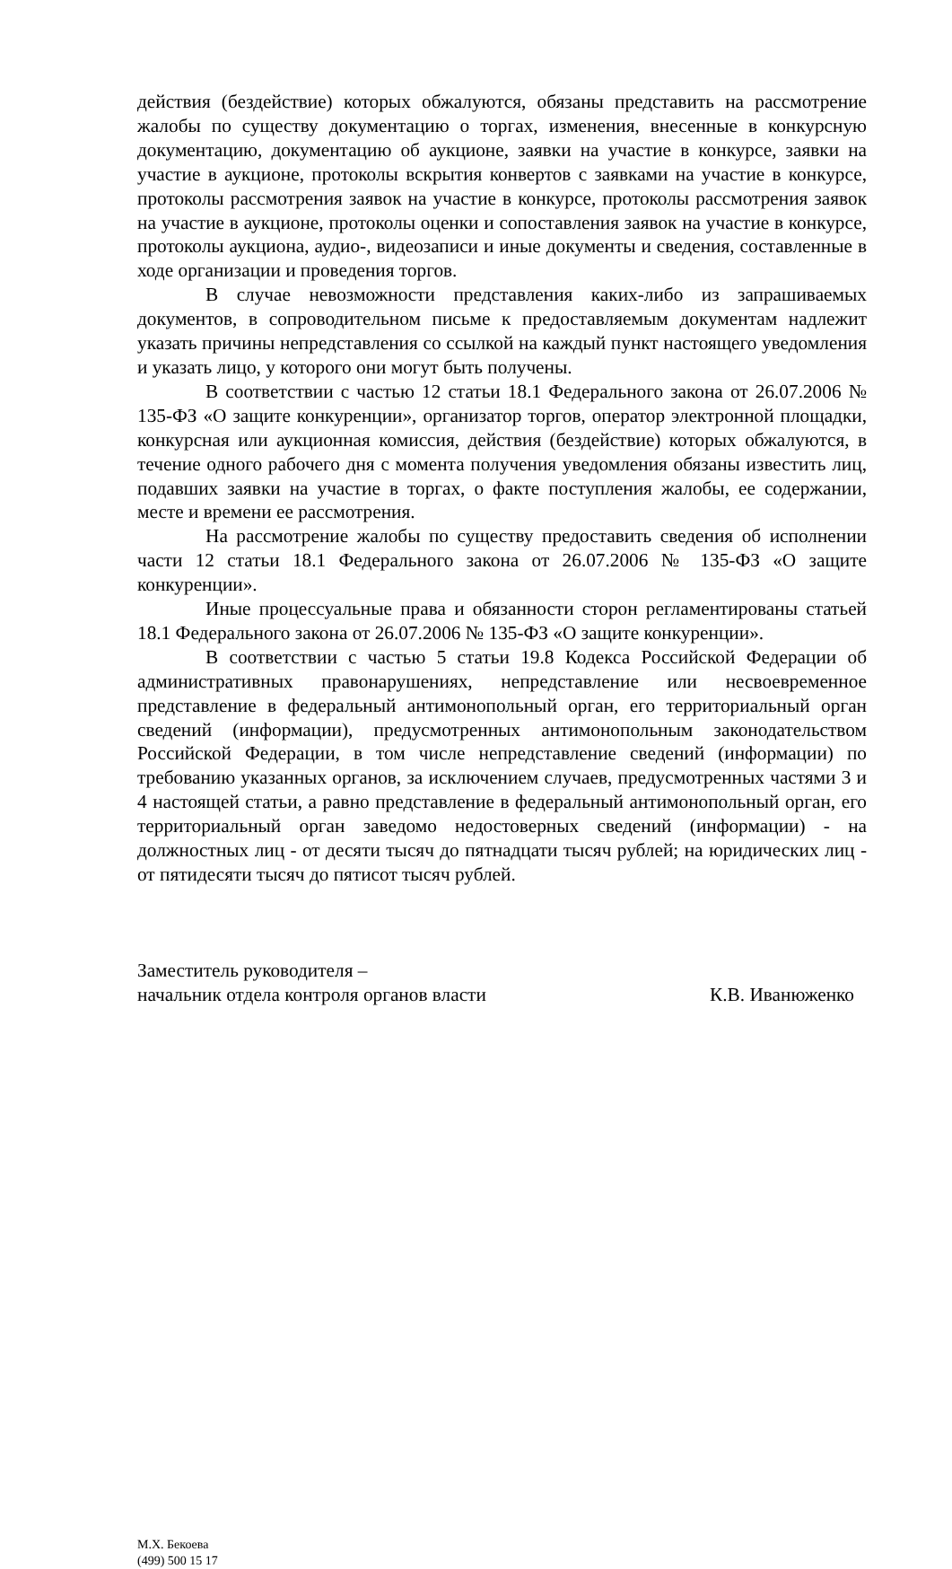действия (бездействие) которых обжалуются, обязаны представить на рассмотрение жалобы по существу документацию о торгах, изменения, внесенные в конкурсную документацию, документацию об аукционе, заявки на участие в конкурсе, заявки на участие в аукционе, протоколы вскрытия конвертов с заявками на участие в конкурсе, протоколы рассмотрения заявок на участие в конкурсе, протоколы рассмотрения заявок на участие в аукционе, протоколы оценки и сопоставления заявок на участие в конкурсе, протоколы аукциона, аудио-, видеозаписи и иные документы и сведения, составленные в ходе организации и проведения торгов.
В случае невозможности представления каких-либо из запрашиваемых документов, в сопроводительном письме к предоставляемым документам надлежит указать причины непредставления со ссылкой на каждый пункт настоящего уведомления и указать лицо, у которого они могут быть получены.
В соответствии с частью 12 статьи 18.1 Федерального закона от 26.07.2006 № 135-ФЗ «О защите конкуренции», организатор торгов, оператор электронной площадки, конкурсная или аукционная комиссия, действия (бездействие) которых обжалуются, в течение одного рабочего дня с момента получения уведомления обязаны известить лиц, подавших заявки на участие в торгах, о факте поступления жалобы, ее содержании, месте и времени ее рассмотрения.
На рассмотрение жалобы по существу предоставить сведения об исполнении части 12 статьи 18.1 Федерального закона от 26.07.2006 № 135-ФЗ «О защите конкуренции».
Иные процессуальные права и обязанности сторон регламентированы статьей 18.1 Федерального закона от 26.07.2006 № 135-ФЗ «О защите конкуренции».
В соответствии с частью 5 статьи 19.8 Кодекса Российской Федерации об административных правонарушениях, непредставление или несвоевременное представление в федеральный антимонопольный орган, его территориальный орган сведений (информации), предусмотренных антимонопольным законодательством Российской Федерации, в том числе непредставление сведений (информации) по требованию указанных органов, за исключением случаев, предусмотренных частями 3 и 4 настоящей статьи, а равно представление в федеральный антимонопольный орган, его территориальный орган заведомо недостоверных сведений (информации) - на должностных лиц - от десяти тысяч до пятнадцати тысяч рублей; на юридических лиц - от пятидесяти тысяч до пятисот тысяч рублей.
Заместитель руководителя –
начальник отдела контроля органов власти К.В. Иванюженко
М.Х. Бекоева
(499) 500 15 17